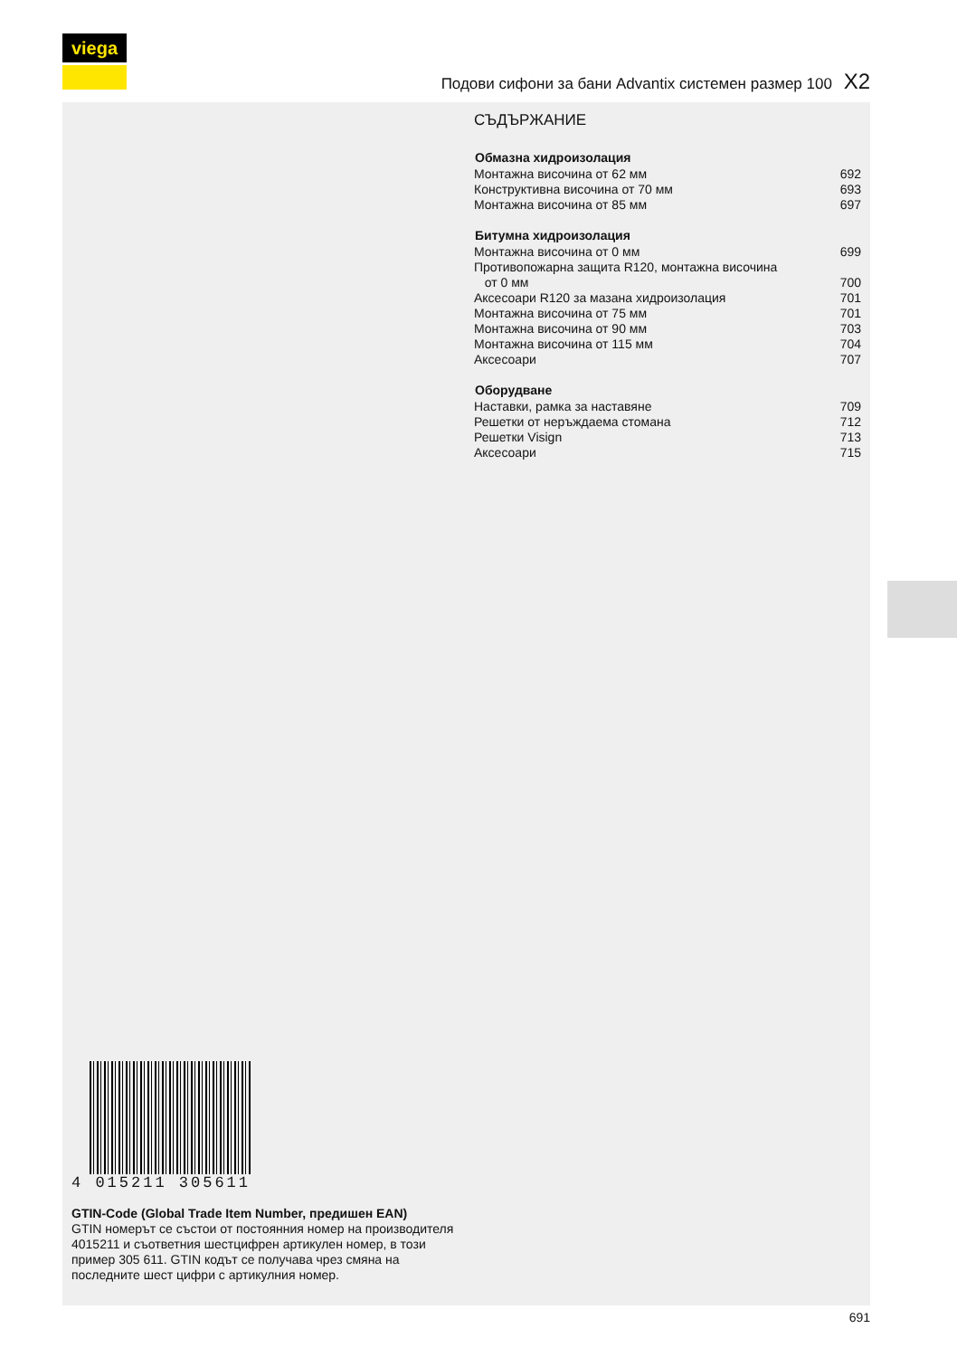viega
Подови сифони за бани Advantix системен размер 100 X2
СЪДЪРЖАНИЕ
| Обмазна хидроизолация | |
| --- | --- |
| Монтажна височина от 62 мм | 692 |
| Конструктивна височина от 70 мм | 693 |
| Монтажна височина от 85 мм | 697 |
| Битумна хидроизолация | |
| --- | --- |
| Монтажна височина от 0 мм | 699 |
| Противопожарна защита R120, монтажна височина от 0 мм | 700 |
| Аксесоари R120 за мазана хидроизолация | 701 |
| Монтажна височина от 75 мм | 701 |
| Монтажна височина от 90 мм | 703 |
| Монтажна височина от 115 мм | 704 |
| Аксесоари | 707 |
| Оборудване | |
| --- | --- |
| Наставки, рамка за наставяне | 709 |
| Решетки от неръждаема стомана | 712 |
| Решетки Visign | 713 |
| Аксесоари | 715 |
4 015211 305611
GTIN-Code (Global Trade Item Number, предишен EAN)
GTIN номерът се състои от постоянния номер на производителя 4015211 и съответния шестцифрен артикулен номер, в този пример 305 611. GTIN кодът се получава чрез смяна на последните шест цифри с артикулния номер.
691